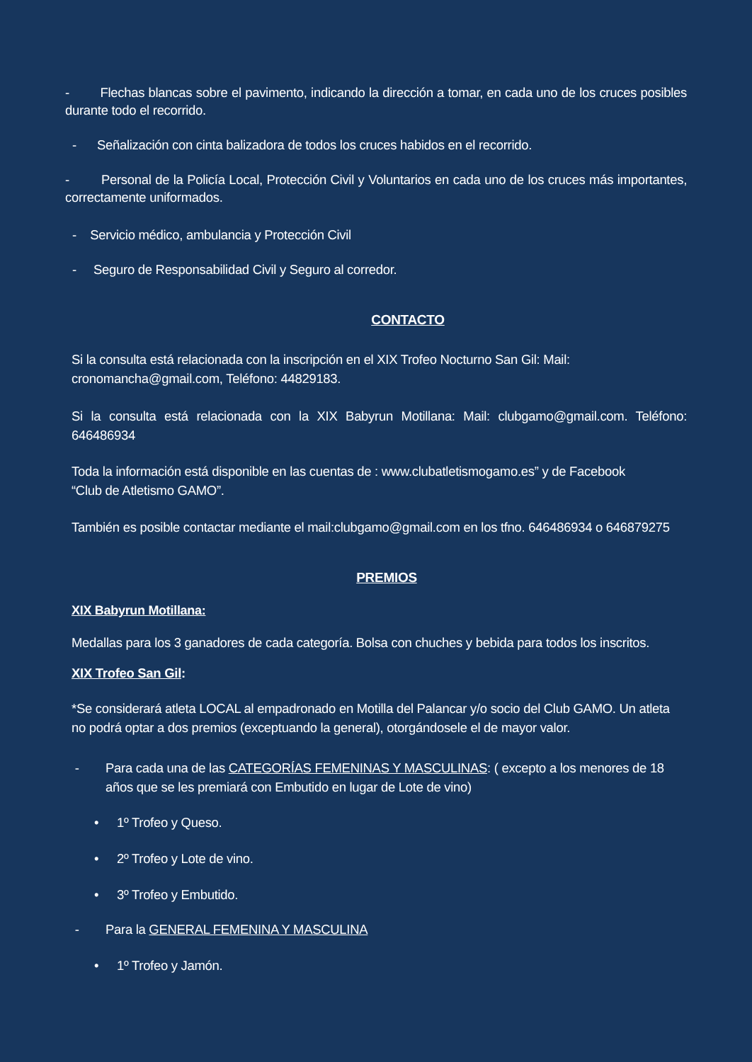- Flechas blancas sobre el pavimento, indicando la dirección a tomar, en cada uno de los cruces posibles durante todo el recorrido.
- Señalización con cinta balizadora de todos los cruces habidos en el recorrido.
- Personal de la Policía Local, Protección Civil y Voluntarios en cada uno de los cruces más importantes, correctamente uniformados.
- Servicio médico, ambulancia y Protección Civil
- Seguro de Responsabilidad Civil y Seguro al corredor.
CONTACTO
Si la consulta está relacionada con la inscripción en el XIX Trofeo Nocturno San Gil: Mail: cronomancha@gmail.com, Teléfono: 44829183.
Si la consulta está relacionada con la XIX Babyrun Motillana: Mail: clubgamo@gmail.com. Teléfono: 646486934
Toda la información está disponible en las cuentas de : www.clubatletismogamo.es” y de Facebook
“Club de Atletismo GAMO”.
También es posible contactar mediante el mail:clubgamo@gmail.com en los tfno. 646486934 o 646879275
PREMIOS
XIX Babyrun Motillana:
Medallas para los 3 ganadores de cada categoría. Bolsa con chuches y bebida para todos los inscritos.
XIX Trofeo San Gil:
*Se considerará atleta LOCAL al empadronado en Motilla del Palancar y/o socio del Club GAMO. Un atleta no podrá optar a dos premios (exceptuando la general), otorgándosele el de mayor valor.
- Para cada una de las CATEGORÍAS FEMENINAS Y MASCULINAS: ( excepto a los menores de 18 años que se les premiará con Embutido en lugar de Lote de vino)
• 1º Trofeo y Queso.
• 2º Trofeo y Lote de vino.
• 3º Trofeo y Embutido.
- Para la GENERAL FEMENINA Y MASCULINA
• 1º Trofeo y Jamón.